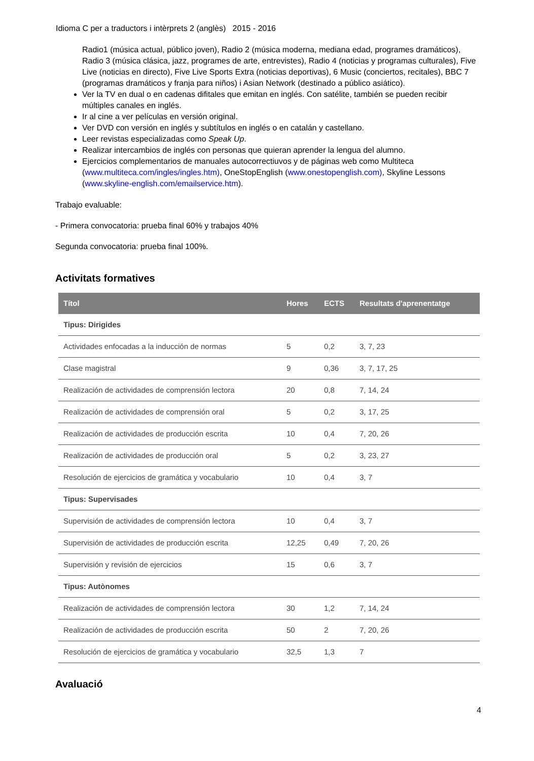Idioma C per a traductors i intèrprets 2 (anglès) 2015 - 2016
Radio1 (música actual, público joven), Radio 2 (música moderna, mediana edad, programes dramáticos), Radio 3 (música clásica, jazz, programes de arte, entrevistes), Radio 4 (noticias y programas culturales), Five Live (noticias en directo), Five Live Sports Extra (noticias deportivas), 6 Music (conciertos, recitales), BBC 7 (programas dramáticos y franja para niños) i Asian Network (destinado a público asiático).
Ver la TV en dual o en cadenas difitales que emitan en inglés. Con satélite, también se pueden recibir múltiples canales en inglés.
Ir al cine a ver películas en versión original.
Ver DVD con versión en inglés y subtítulos en inglés o en catalán y castellano.
Leer revistas especializadas como Speak Up.
Realizar intercambios de inglés con personas que quieran aprender la lengua del alumno.
Ejercicios complementarios de manuales autocorrectiuvos y de páginas web como Multiteca (www.multiteca.com/ingles/ingles.htm), OneStopEnglish (www.onestopenglish.com), Skyline Lessons (www.skyline-english.com/emailservice.htm).
Trabajo evaluable:
- Primera convocatoria: prueba final 60% y trabajos 40%
Segunda convocatoria: prueba final 100%.
Activitats formatives
| Títol | Hores | ECTS | Resultats d'aprenentatge |
| --- | --- | --- | --- |
| Tipus: Dirigides | | | |
| Actividades enfocadas a la inducción de normas | 5 | 0,2 | 3, 7, 23 |
| Clase magistral | 9 | 0,36 | 3, 7, 17, 25 |
| Realización de actividades de comprensión lectora | 20 | 0,8 | 7, 14, 24 |
| Realización de actividades de comprensión oral | 5 | 0,2 | 3, 17, 25 |
| Realización de actividades de producción escrita | 10 | 0,4 | 7, 20, 26 |
| Realización de actividades de producción oral | 5 | 0,2 | 3, 23, 27 |
| Resolución de ejercicios de gramática y vocabulario | 10 | 0,4 | 3, 7 |
| Tipus: Supervisades | | | |
| Supervisión de actividades de comprensión lectora | 10 | 0,4 | 3, 7 |
| Supervisión de actividades de producción escrita | 12,25 | 0,49 | 7, 20, 26 |
| Supervisión y revisión de ejercicios | 15 | 0,6 | 3, 7 |
| Tipus: Autònomes | | | |
| Realización de actividades de comprensión lectora | 30 | 1,2 | 7, 14, 24 |
| Realización de actividades de producción escrita | 50 | 2 | 7, 20, 26 |
| Resolución de ejercicios de gramática y vocabulario | 32,5 | 1,3 | 7 |
Avaluació
4